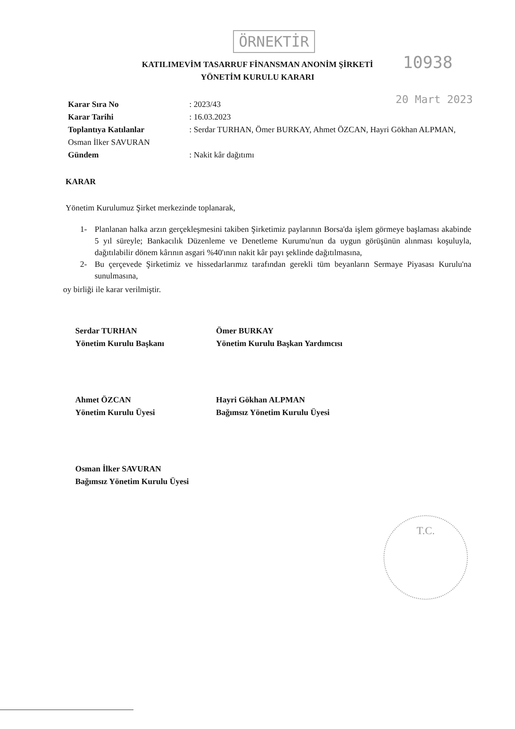ÖRNEKTİR
10938
20 Mart 2023
KATILIMEVİM TASARRUF FİNANSMAN ANONİM ŞİRKETİ
YÖNETİM KURULU KARARI
Karar Sıra No: 2023/43
Karar Tarihi: 16.03.2023
Toplantıya Katılanlar: Serdar TURHAN, Ömer BURKAY, Ahmet ÖZCAN, Hayri Gökhan ALPMAN, Osman İlker SAVURAN
Gündem: Nakit kâr dağıtımı
KARAR
Yönetim Kurulumuz Şirket merkezinde toplanarak,
1- Planlanan halka arzın gerçekleşmesini takiben Şirketimiz paylarının Borsa'da işlem görmeye başlaması akabinde 5 yıl süreyle; Bankacılık Düzenleme ve Denetleme Kurumu'nun da uygun görüşünün alınması koşuluyla, dağıtılabilir dönem kârının asgari %40'ının nakit kâr payı şeklinde dağıtılmasına,
2- Bu çerçevede Şirketimiz ve hissedarlarımız tarafından gerekli tüm beyanların Sermaye Piyasası Kurulu'na sunulmasına,
oy birliği ile karar verilmiştir.
Serdar TURHAN
Yönetim Kurulu Başkanı
Ömer BURKAY
Yönetim Kurulu Başkan Yardımcısı
Ahmet ÖZCAN
Yönetim Kurulu Üyesi
Hayri Gökhan ALPMAN
Bağımsız Yönetim Kurulu Üyesi
Osman İlker SAVURAN
Bağımsız Yönetim Kurulu Üyesi
T.C.